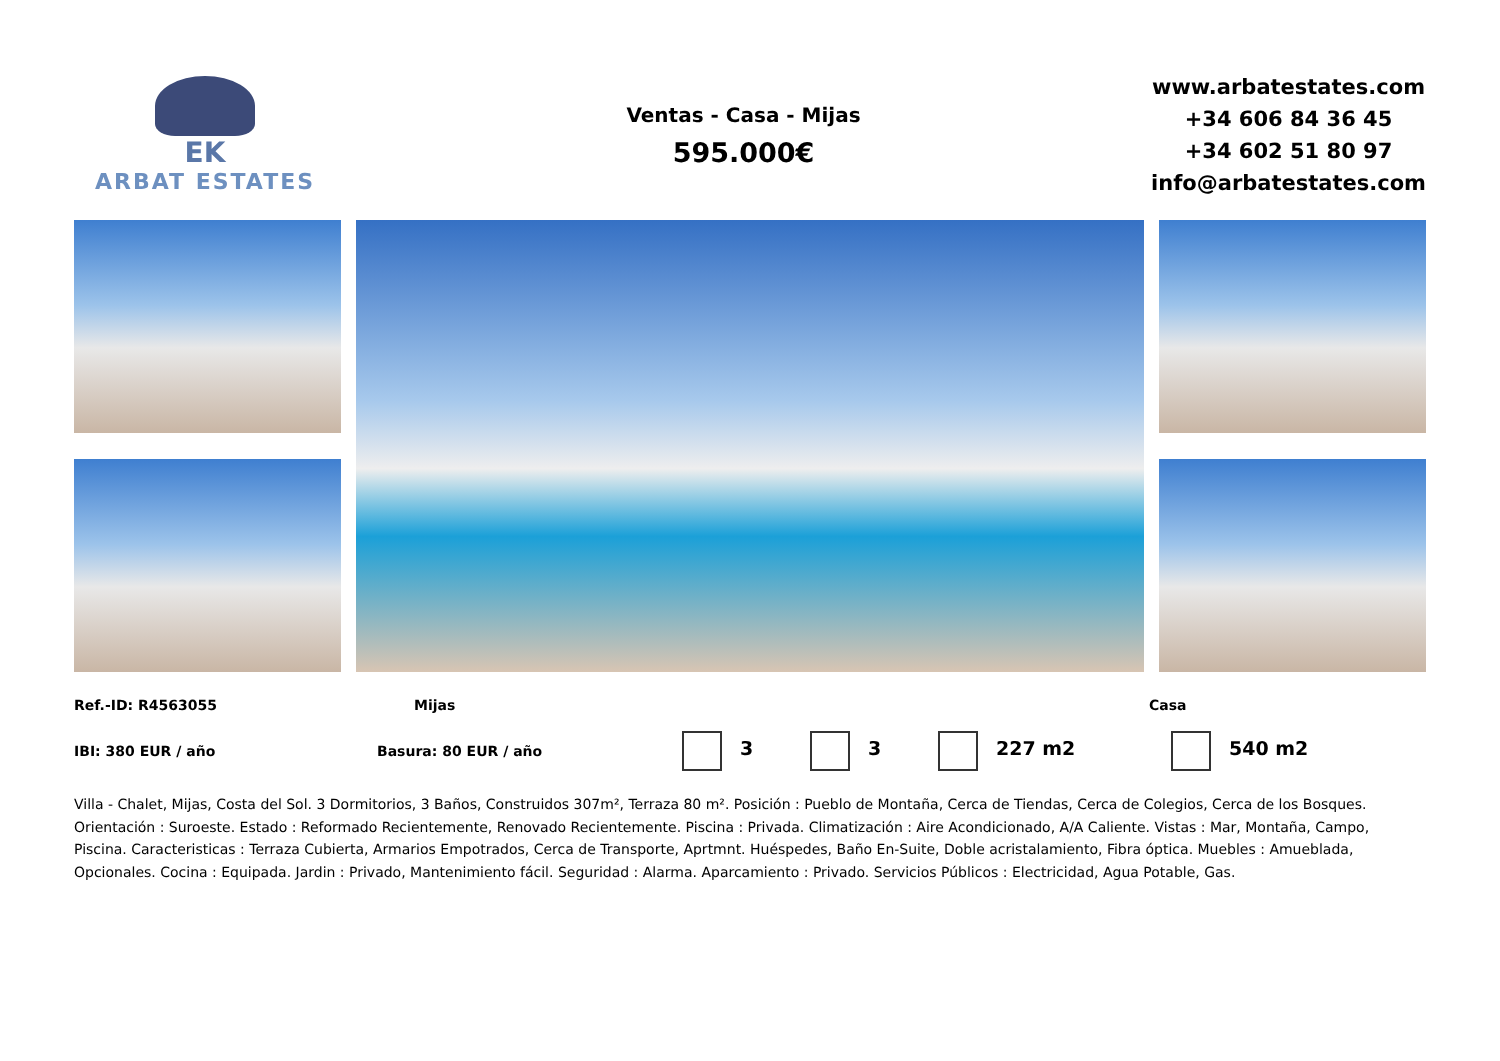EK
ARBAT ESTATES
Ventas - Casa - Mijas
595.000€
www.arbatestates.com
+34 606 84 36 45
+34 602 51 80 97
info@arbatestates.com
Ref.-ID: R4563055 Mijas Casa
IBI: 380 EUR / año Basura: 80 EUR / año 3 3 227 m2 540 m2
Villa - Chalet, Mijas, Costa del Sol. 3 Dormitorios, 3 Baños, Construidos 307m², Terraza 80 m². Posición : Pueblo de Montaña, Cerca de Tiendas, Cerca de Colegios, Cerca de los Bosques. Orientación : Suroeste. Estado : Reformado Recientemente, Renovado Recientemente. Piscina : Privada. Climatización : Aire Acondicionado, A/A Caliente. Vistas : Mar, Montaña, Campo, Piscina. Caracteristicas : Terraza Cubierta, Armarios Empotrados, Cerca de Transporte, Aprtmnt. Huéspedes, Baño En-Suite, Doble acristalamiento, Fibra óptica. Muebles : Amueblada, Opcionales. Cocina : Equipada. Jardin : Privado, Mantenimiento fácil. Seguridad : Alarma. Aparcamiento : Privado. Servicios Públicos : Electricidad, Agua Potable, Gas.